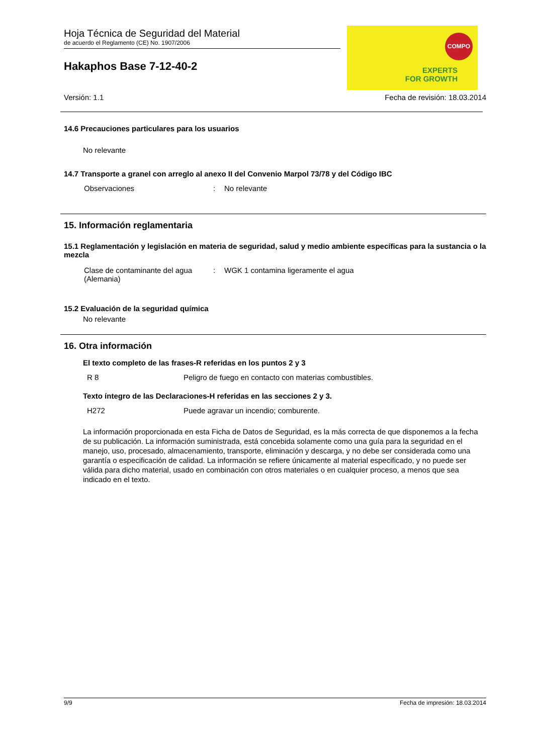COMPO
EXPERTS
FOR GROWTH
Hoja Técnica de Seguridad del Material
de acuerdo el Reglamento (CE) No. 1907/2006
Hakaphos Base 7-12-40-2
Versión: 1.1 Fecha de revisión: 18.03.2014
14.6 Precauciones particulares para los usuarios
No relevante
14.7 Transporte a granel con arreglo al anexo II del Convenio Marpol 73/78 y del Código IBC
| Observaciones | : | No relevante |
15. Información reglamentaria
15.1 Reglamentación y legislación en materia de seguridad, salud y medio ambiente específicas para la sustancia o la mezcla
| Clase de contaminante del agua (Alemania) | : | WGK 1 contamina ligeramente el agua |
15.2 Evaluación de la seguridad química
No relevante
16. Otra información
El texto completo de las frases-R referidas en los puntos 2 y 3
| R 8 | Peligro de fuego en contacto con materias combustibles. |
Texto íntegro de las Declaraciones-H referidas en las secciones 2 y 3.
| H272 | Puede agravar un incendio; comburente. |
La información proporcionada en esta Ficha de Datos de Seguridad, es la más correcta de que disponemos a la fecha de su publicación. La información suministrada, está concebida solamente como una guía para la seguridad en el manejo, uso, procesado, almacenamiento, transporte, eliminación y descarga, y no debe ser considerada como una garantía o especificación de calidad. La información se refiere únicamente al material especificado, y no puede ser válida para dicho material, usado en combinación con otros materiales o en cualquier proceso, a menos que sea indicado en el texto.
9/9 Fecha de impresión: 18.03.2014